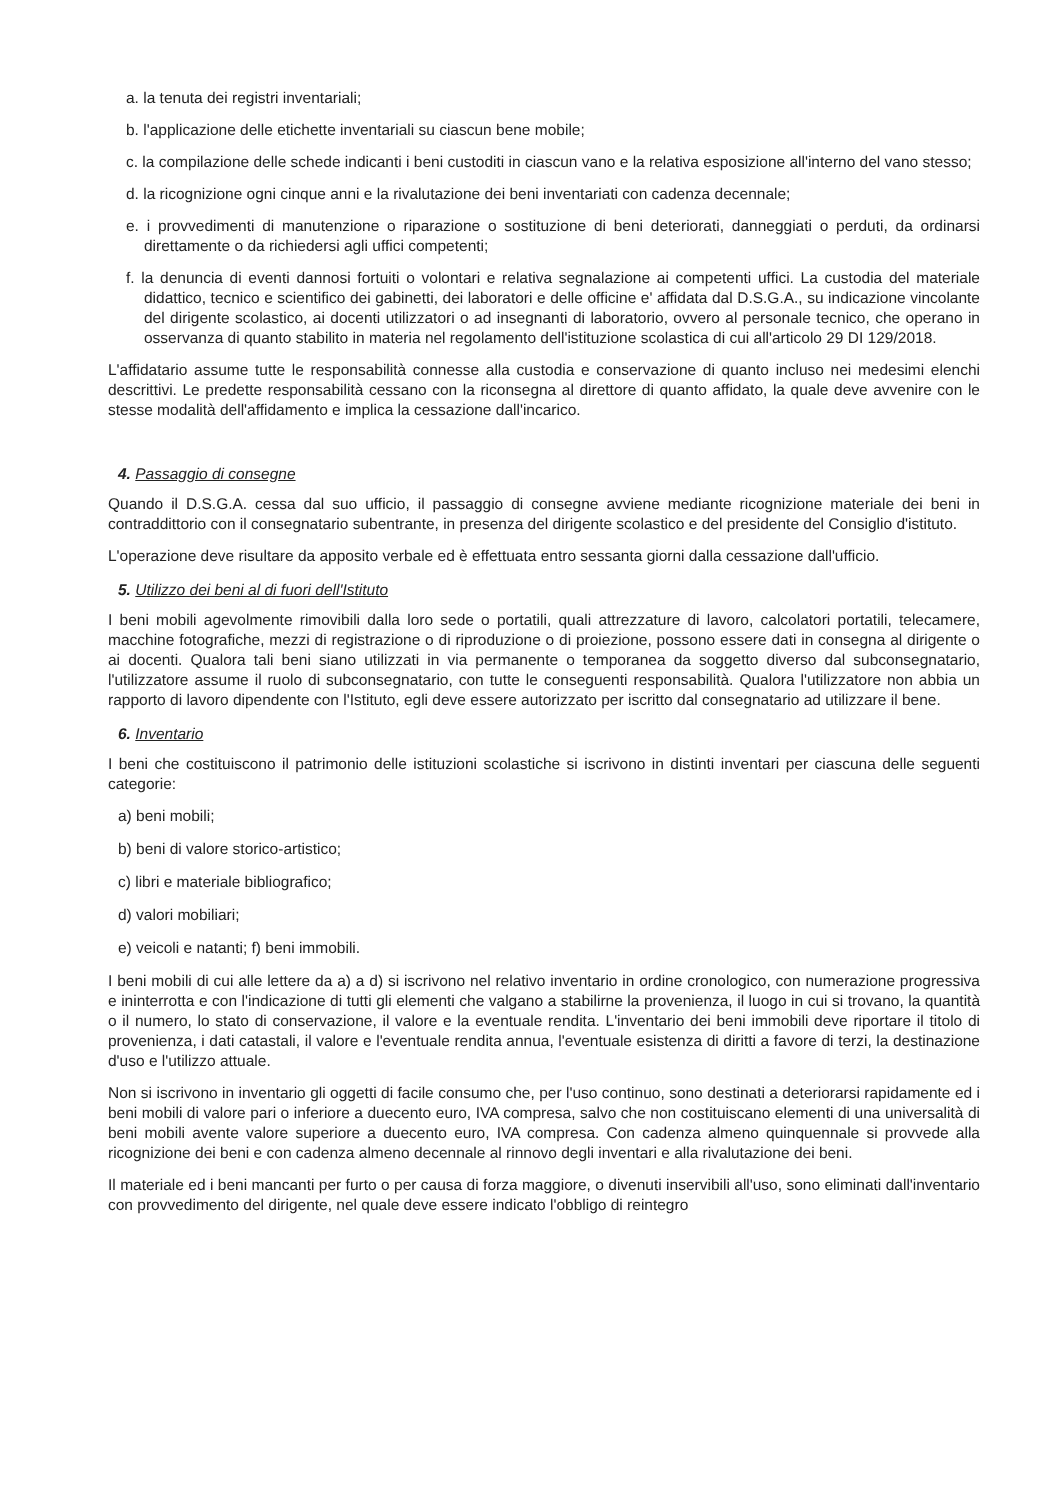a. la tenuta dei registri inventariali;
b. l'applicazione delle etichette inventariali su ciascun bene mobile;
c. la compilazione delle schede indicanti i beni custoditi in ciascun vano e la relativa esposizione all'interno del vano stesso;
d. la ricognizione ogni cinque anni e la rivalutazione dei beni inventariati con cadenza decennale;
e. i provvedimenti di manutenzione o riparazione o sostituzione di beni deteriorati, danneggiati o perduti, da ordinarsi direttamente o da richiedersi agli uffici competenti;
f. la denuncia di eventi dannosi fortuiti o volontari e relativa segnalazione ai competenti uffici. La custodia del materiale didattico, tecnico e scientifico dei gabinetti, dei laboratori e delle officine e' affidata dal D.S.G.A., su indicazione vincolante del dirigente scolastico, ai docenti utilizzatori o ad insegnanti di laboratorio, ovvero al personale tecnico, che operano in osservanza di quanto stabilito in materia nel regolamento dell'istituzione scolastica di cui all'articolo 29 DI 129/2018.
L'affidatario assume tutte le responsabilità connesse alla custodia e conservazione di quanto incluso nei medesimi elenchi descrittivi. Le predette responsabilità cessano con la riconsegna al direttore di quanto affidato, la quale deve avvenire con le stesse modalità dell'affidamento e implica la cessazione dall'incarico.
4. Passaggio di consegne
Quando il D.S.G.A. cessa dal suo ufficio, il passaggio di consegne avviene mediante ricognizione materiale dei beni in contraddittorio con il consegnatario subentrante, in presenza del dirigente scolastico e del presidente del Consiglio d'istituto.
L'operazione deve risultare da apposito verbale ed è effettuata entro sessanta giorni dalla cessazione dall'ufficio.
5. Utilizzo dei beni al di fuori dell'Istituto
I beni mobili agevolmente rimovibili dalla loro sede o portatili, quali attrezzature di lavoro, calcolatori portatili, telecamere, macchine fotografiche, mezzi di registrazione o di riproduzione o di proiezione, possono essere dati in consegna al dirigente o ai docenti. Qualora tali beni siano utilizzati in via permanente o temporanea da soggetto diverso dal subconsegnatario, l'utilizzatore assume il ruolo di subconsegnatario, con tutte le conseguenti responsabilità. Qualora l'utilizzatore non abbia un rapporto di lavoro dipendente con l'Istituto, egli deve essere autorizzato per iscritto dal consegnatario ad utilizzare il bene.
6. Inventario
I beni che costituiscono il patrimonio delle istituzioni scolastiche si iscrivono in distinti inventari per ciascuna delle seguenti categorie:
a) beni mobili;
b) beni di valore storico-artistico;
c) libri e materiale bibliografico;
d) valori mobiliari;
e) veicoli e natanti; f) beni immobili.
I beni mobili di cui alle lettere da a) a d) si iscrivono nel relativo inventario in ordine cronologico, con numerazione progressiva e ininterrotta e con l'indicazione di tutti gli elementi che valgano a stabilirne la provenienza, il luogo in cui si trovano, la quantità o il numero, lo stato di conservazione, il valore e la eventuale rendita. L'inventario dei beni immobili deve riportare il titolo di provenienza, i dati catastali, il valore e l'eventuale rendita annua, l'eventuale esistenza di diritti a favore di terzi, la destinazione d'uso e l'utilizzo attuale.
Non si iscrivono in inventario gli oggetti di facile consumo che, per l'uso continuo, sono destinati a deteriorarsi rapidamente ed i beni mobili di valore pari o inferiore a duecento euro, IVA compresa, salvo che non costituiscano elementi di una universalità di beni mobili avente valore superiore a duecento euro, IVA compresa. Con cadenza almeno quinquennale si provvede alla ricognizione dei beni e con cadenza almeno decennale al rinnovo degli inventari e alla rivalutazione dei beni.
Il materiale ed i beni mancanti per furto o per causa di forza maggiore, o divenuti inservibili all'uso, sono eliminati dall'inventario con provvedimento del dirigente, nel quale deve essere indicato l'obbligo di reintegro